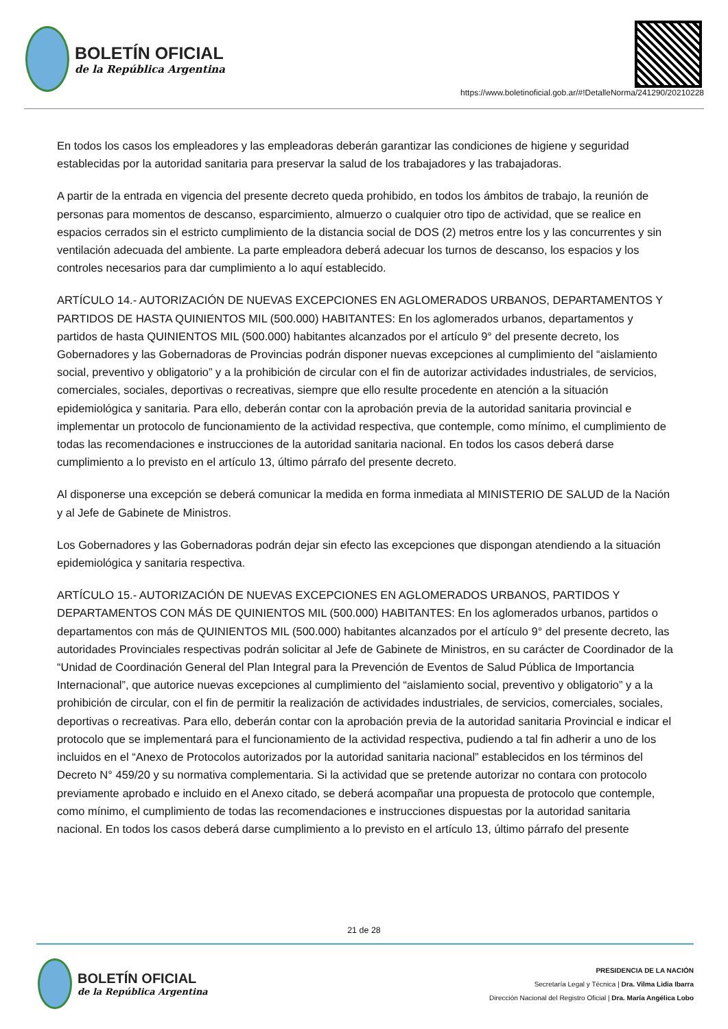BOLETÍN OFICIAL
de la República Argentina
https://www.boletinoficial.gob.ar/#!DetalleNorma/241290/20210228
En todos los casos los empleadores y las empleadoras deberán garantizar las condiciones de higiene y seguridad establecidas por la autoridad sanitaria para preservar la salud de los trabajadores y las trabajadoras.
A partir de la entrada en vigencia del presente decreto queda prohibido, en todos los ámbitos de trabajo, la reunión de personas para momentos de descanso, esparcimiento, almuerzo o cualquier otro tipo de actividad, que se realice en espacios cerrados sin el estricto cumplimiento de la distancia social de DOS (2) metros entre los y las concurrentes y sin ventilación adecuada del ambiente. La parte empleadora deberá adecuar los turnos de descanso, los espacios y los controles necesarios para dar cumplimiento a lo aquí establecido.
ARTÍCULO 14.- AUTORIZACIÓN DE NUEVAS EXCEPCIONES EN AGLOMERADOS URBANOS, DEPARTAMENTOS Y PARTIDOS DE HASTA QUINIENTOS MIL (500.000) HABITANTES: En los aglomerados urbanos, departamentos y partidos de hasta QUINIENTOS MIL (500.000) habitantes alcanzados por el artículo 9° del presente decreto, los Gobernadores y las Gobernadoras de Provincias podrán disponer nuevas excepciones al cumplimiento del “aislamiento social, preventivo y obligatorio” y a la prohibición de circular con el fin de autorizar actividades industriales, de servicios, comerciales, sociales, deportivas o recreativas, siempre que ello resulte procedente en atención a la situación epidemiológica y sanitaria. Para ello, deberán contar con la aprobación previa de la autoridad sanitaria provincial e implementar un protocolo de funcionamiento de la actividad respectiva, que contemple, como mínimo, el cumplimiento de todas las recomendaciones e instrucciones de la autoridad sanitaria nacional. En todos los casos deberá darse cumplimiento a lo previsto en el artículo 13, último párrafo del presente decreto.
Al disponerse una excepción se deberá comunicar la medida en forma inmediata al MINISTERIO DE SALUD de la Nación y al Jefe de Gabinete de Ministros.
Los Gobernadores y las Gobernadoras podrán dejar sin efecto las excepciones que dispongan atendiendo a la situación epidemiológica y sanitaria respectiva.
ARTÍCULO 15.- AUTORIZACIÓN DE NUEVAS EXCEPCIONES EN AGLOMERADOS URBANOS, PARTIDOS Y DEPARTAMENTOS CON MÁS DE QUINIENTOS MIL (500.000) HABITANTES: En los aglomerados urbanos, partidos o departamentos con más de QUINIENTOS MIL (500.000) habitantes alcanzados por el artículo 9° del presente decreto, las autoridades Provinciales respectivas podrán solicitar al Jefe de Gabinete de Ministros, en su carácter de Coordinador de la “Unidad de Coordinación General del Plan Integral para la Prevención de Eventos de Salud Pública de Importancia Internacional”, que autorice nuevas excepciones al cumplimiento del “aislamiento social, preventivo y obligatorio” y a la prohibición de circular, con el fin de permitir la realización de actividades industriales, de servicios, comerciales, sociales, deportivas o recreativas. Para ello, deberán contar con la aprobación previa de la autoridad sanitaria Provincial e indicar el protocolo que se implementará para el funcionamiento de la actividad respectiva, pudiendo a tal fin adherir a uno de los incluidos en el “Anexo de Protocolos autorizados por la autoridad sanitaria nacional” establecidos en los términos del Decreto N° 459/20 y su normativa complementaria. Si la actividad que se pretende autorizar no contara con protocolo previamente aprobado e incluido en el Anexo citado, se deberá acompañar una propuesta de protocolo que contemple, como mínimo, el cumplimiento de todas las recomendaciones e instrucciones dispuestas por la autoridad sanitaria nacional. En todos los casos deberá darse cumplimiento a lo previsto en el artículo 13, último párrafo del presente
21 de 28
BOLETÍN OFICIAL
de la República Argentina
PRESIDENCIA DE LA NACIÓN
Secretaría Legal y Técnica | Dra. Vilma Lidia Ibarra
Dirección Nacional del Registro Oficial | Dra. María Angélica Lobo